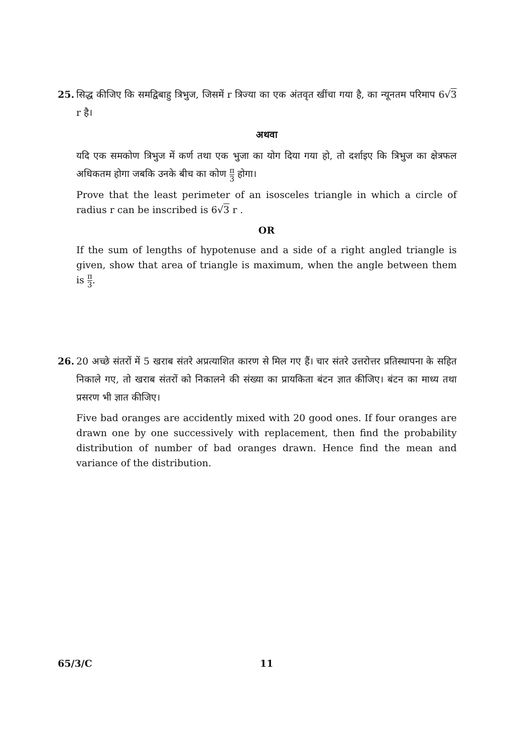25. सिद्ध कीजिए कि समद्विबाहु त्रिभुज, जिसमें r त्रिज्या का एक अंतवृत खींचा गया है, का न्यूनतम परिमाप 6√3 r है।
अथवा
यदि एक समकोण त्रिभुज में कर्ण तथा एक भुजा का योग दिया गया हो, तो दर्शाइए कि त्रिभुज का क्षेत्रफल अधिकतम होगा जबकि उनके बीच का कोण π 3 होगा।
Prove that the least perimeter of an isosceles triangle in which a circle of radius r can be inscribed is 6√3 r .
OR
If the sum of lengths of hypotenuse and a side of a right angled triangle is given, show that area of triangle is maximum, when the angle between them is π 3.
26. 20 अच्छे संतरों में 5 खराब संतरे अप्रत्याशित कारण से मिल गए हैं। चार संतरे उत्तरोत्तर प्रतिस्थापना के सहित निकाले गए, तो खराब संतरों को निकालने की संख्या का प्रायकिता बंटन ज्ञात कीजिए। बंटन का माध्य तथा प्रसरण भी ज्ञात कीजिए।
Five bad oranges are accidently mixed with 20 good ones. If four oranges are drawn one by one successively with replacement, then find the probability distribution of number of bad oranges drawn. Hence find the mean and variance of the distribution.
65/3/C 11